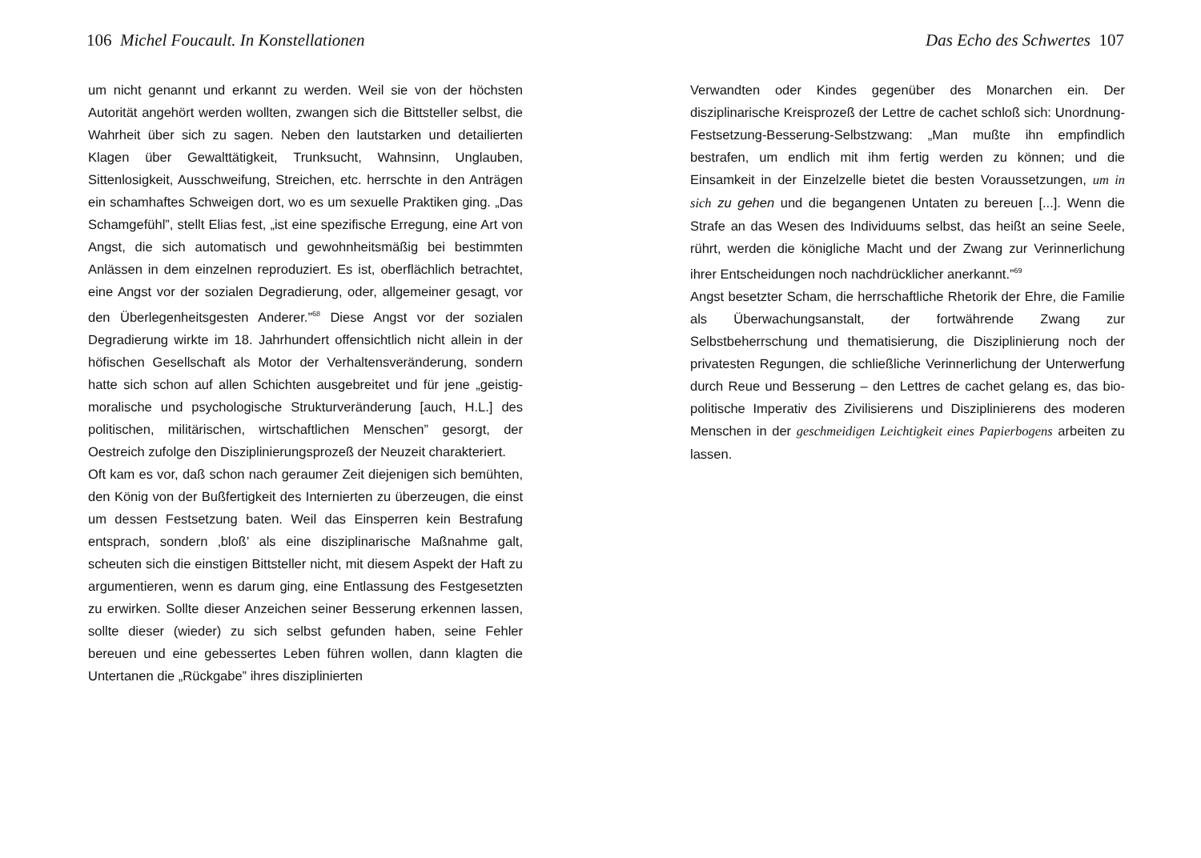106 Michel Foucault. In Konstellationen
um nicht genannt und erkannt zu werden. Weil sie von der höchsten Autorität angehört werden wollten, zwangen sich die Bittsteller selbst, die Wahrheit über sich zu sagen. Neben den lautstarken und detailierten Klagen über Gewalttätigkeit, Trunksucht, Wahnsinn, Unglauben, Sittenlosigkeit, Ausschweifung, Streichen, etc. herrschte in den Anträgen ein schamhaftes Schweigen dort, wo es um sexuelle Praktiken ging. „Das Schamgefühl”, stellt Elias fest, „ist eine spezifische Erregung, eine Art von Angst, die sich automatisch und gewohnheitsmäßig bei bestimmten Anlässen in dem einzelnen reproduziert. Es ist, oberflächlich betrachtet, eine Angst vor der sozialen Degradierung, oder, allgemeiner gesagt, vor den Überlegenheitsgesten Anderer.”<sup>68</sup> Diese Angst vor der sozialen Degradierung wirkte im 18. Jahrhundert offensichtlich nicht allein in der höfischen Gesellschaft als Motor der Verhaltensveränderung, sondern hatte sich schon auf allen Schichten ausgebreitet und für jene „geistig-moralische und psychologische Strukturveränderung [auch, H.L.] des politischen, militärischen, wirtschaftlichen Menschen” gesorgt, der Oestreich zufolge den Disziplinierungsprozeß der Neuzeit charakteriert.
Oft kam es vor, daß schon nach geraumer Zeit diejenigen sich bemühten, den König von der Bußfertigkeit des Internierten zu überzeugen, die einst um dessen Festsetzung baten. Weil das Einsperren kein Bestrafung entsprach, sondern ‚bloß’ als eine disziplinarische Maßnahme galt, scheuten sich die einstigen Bittsteller nicht, mit diesem Aspekt der Haft zu argumentieren, wenn es darum ging, eine Entlassung des Festgesetzten zu erwirken. Sollte dieser Anzeichen seiner Besserung erkennen lassen, sollte dieser (wieder) zu sich selbst gefunden haben, seine Fehler bereuen und eine gebessertes Leben führen wollen, dann klagten die Untertanen die „Rückgabe” ihres disziplinierten
Das Echo des Schwertes 107
Verwandten oder Kindes gegenüber des Monarchen ein. Der disziplinarische Kreisprozeß der Lettre de cachet schloß sich: Unordnung-Festsetzung-Besserung-Selbstzwang: „Man mußte ihn empfindlich bestrafen, um endlich mit ihm fertig werden zu können; und die Einsamkeit in der Einzelzelle bietet die besten Voraussetzungen, um in sich zu gehen und die begangenen Untaten zu bereuen [...]. Wenn die Strafe an das Wesen des Individuums selbst, das heißt an seine Seele, rührt, werden die königliche Macht und der Zwang zur Verinnerlichung ihrer Entscheidungen noch nachdrücklicher anerkannt.”<sup>69</sup>
Angst besetzter Scham, die herrschaftliche Rhetorik der Ehre, die Familie als Überwachungsanstalt, der fortwährende Zwang zur Selbstbeherrschung und thematisierung, die Disziplinierung noch der privatesten Regungen, die schließliche Verinnerlichung der Unterwerfung durch Reue und Besserung – den Lettres de cachet gelang es, das bio-politische Imperativ des Zivilisierens und Disziplinierens des moderen Menschen in der geschmeidigen Leichtigkeit eines Papierbogens arbeiten zu lassen.